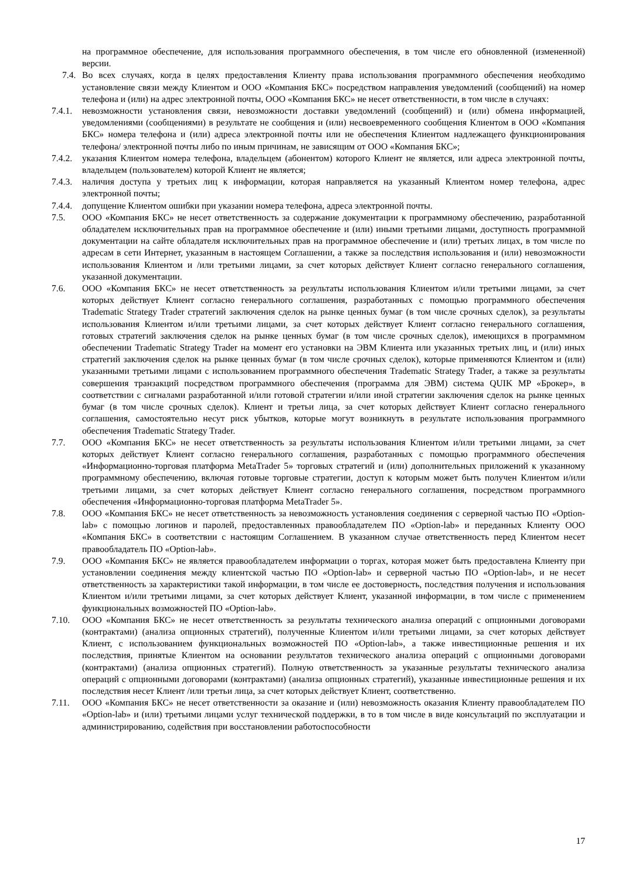на программное обеспечение, для использования программного обеспечения, в том числе его обновленной (измененной) версии.
7.4. Во всех случаях, когда в целях предоставления Клиенту права использования программного обеспечения необходимо установление связи между Клиентом и ООО «Компания БКС» посредством направления уведомлений (сообщений) на номер телефона и (или) на адрес электронной почты, ООО «Компания БКС» не несет ответственности, в том числе в случаях:
7.4.1.
невозможности установления связи, невозможности доставки уведомлений (сообщений) и (или) обмена информацией, уведомлениями (сообщениями) в результате не сообщения и (или) несвоевременного сообщения Клиентом в ООО «Компания БКС» номера телефона и (или) адреса электронной почты или не обеспечения Клиентом надлежащего функционирования телефона/ электронной почты либо по иным причинам, не зависящим от ООО «Компания БКС»;
7.4.2.
указания Клиентом номера телефона, владельцем (абонентом) которого Клиент не является, или адреса электронной почты, владельцем (пользователем) которой Клиент не является;
7.4.3.
наличия доступа у третьих лиц к информации, которая направляется на указанный Клиентом номер телефона, адрес электронной почты;
7.4.4.
допущение Клиентом ошибки при указании номера телефона, адреса электронной почты.
7.5. ООО «Компания БКС» не несет ответственность за содержание документации к программному обеспечению, разработанной обладателем исключительных прав на программное обеспечение и (или) иными третьими лицами, доступность программной документации на сайте обладателя исключительных прав на программное обеспечение и (или) третьих лицах, в том числе по адресам в сети Интернет, указанным в настоящем Соглашении, а также за последствия использования и (или) невозможности использования Клиентом и /или третьими лицами, за счет которых действует Клиент согласно генерального соглашения, указанной документации.
7.6. ООО «Компания БКС» не несет ответственность за результаты использования Клиентом и/или третьими лицами, за счет которых действует Клиент согласно генерального соглашения, разработанных с помощью программного обеспечения Tradematic Strategy Trader стратегий заключения сделок на рынке ценных бумаг (в том числе срочных сделок), за результаты использования Клиентом и/или третьими лицами, за счет которых действует Клиент согласно генерального соглашения, готовых стратегий заключения сделок на рынке ценных бумаг (в том числе срочных сделок), имеющихся в программном обеспечении Tradematic Strategy Trader на момент его установки на ЭВМ Клиента или указанных третьих лиц, и (или) иных стратегий заключения сделок на рынке ценных бумаг (в том числе срочных сделок), которые применяются Клиентом и (или) указанными третьими лицами с использованием программного обеспечения Tradematic Strategy Trader, а также за результаты совершения транзакций посредством программного обеспечения (программа для ЭВМ) система QUIK MP «Брокер», в соответствии с сигналами разработанной и/или готовой стратегии и/или иной стратегии заключения сделок на рынке ценных бумаг (в том числе срочных сделок). Клиент и третьи лица, за счет которых действует Клиент согласно генерального соглашения, самостоятельно несут риск убытков, которые могут возникнуть в результате использования программного обеспечения Tradematic Strategy Trader.
7.7. ООО «Компания БКС» не несет ответственность за результаты использования Клиентом и/или третьими лицами, за счет которых действует Клиент согласно генерального соглашения, разработанных с помощью программного обеспечения «Информационно-торговая платформа MetaTrader 5» торговых стратегий и (или) дополнительных приложений к указанному программному обеспечению, включая готовые торговые стратегии, доступ к которым может быть получен Клиентом и/или третьими лицами, за счет которых действует Клиент согласно генерального соглашения, посредством программного обеспечения «Информационно-торговая платформа MetaTrader 5».
7.8. ООО «Компания БКС» не несет ответственность за невозможность установления соединения с серверной частью ПО «Option-lab» с помощью логинов и паролей, предоставленных правообладателем ПО «Option-lab» и переданных Клиенту ООО «Компания БКС» в соответствии с настоящим Соглашением. В указанном случае ответственность перед Клиентом несет правообладатель ПО «Option-lab».
7.9. ООО «Компания БКС» не является правообладателем информации о торгах, которая может быть предоставлена Клиенту при установлении соединения между клиентской частью ПО «Option-lab» и серверной частью ПО «Option-lab», и не несет ответственность за характеристики такой информации, в том числе ее достоверность, последствия получения и использования Клиентом и/или третьими лицами, за счет которых действует Клиент, указанной информации, в том числе с применением функциональных возможностей ПО «Option-lab».
7.10. ООО «Компания БКС» не несет ответственность за результаты технического анализа операций с опционными договорами (контрактами) (анализа опционных стратегий), полученные Клиентом и/или третьими лицами, за счет которых действует Клиент, с использованием функциональных возможностей ПО «Option-lab», а также инвестиционные решения и их последствия, принятые Клиентом на основании результатов технического анализа операций с опционными договорами (контрактами) (анализа опционных стратегий). Полную ответственность за указанные результаты технического анализа операций с опционными договорами (контрактами) (анализа опционных стратегий), указанные инвестиционные решения и их последствия несет Клиент /или третьи лица, за счет которых действует Клиент, соответственно.
7.11. ООО «Компания БКС» не несет ответственности за оказание и (или) невозможность оказания Клиенту правообладателем ПО «Option-lab» и (или) третьими лицами услуг технической поддержки, в то в том числе в виде консультаций по эксплуатации и администрированию, содействия при восстановлении работоспособности
17